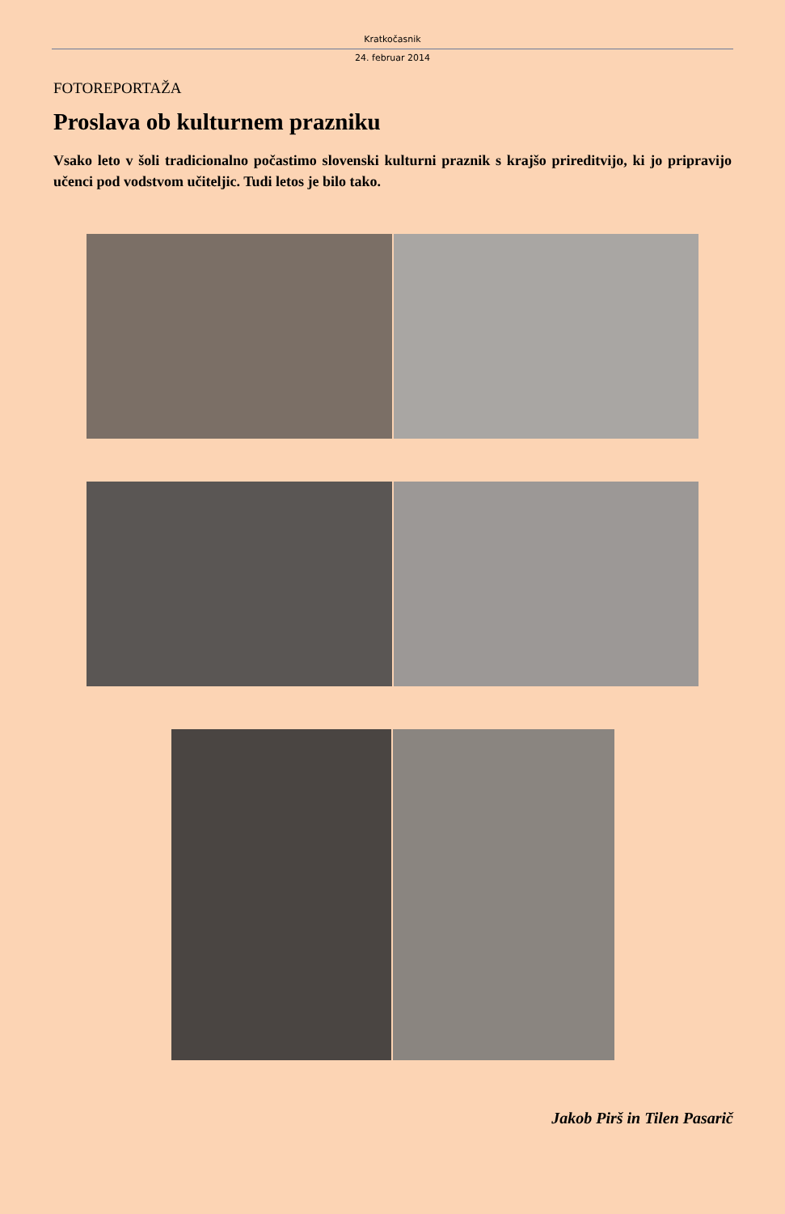Kratkočasnik
24. februar 2014
FOTOREPORTAŽA
Proslava ob kulturnem prazniku
Vsako leto v šoli tradicionalno počastimo slovenski kulturni praznik s krajšo prireditvijo, ki jo pripravijo učenci pod vodstvom učiteljic. Tudi letos je bilo tako.
Jakob Pirš in Tilen Pasarič